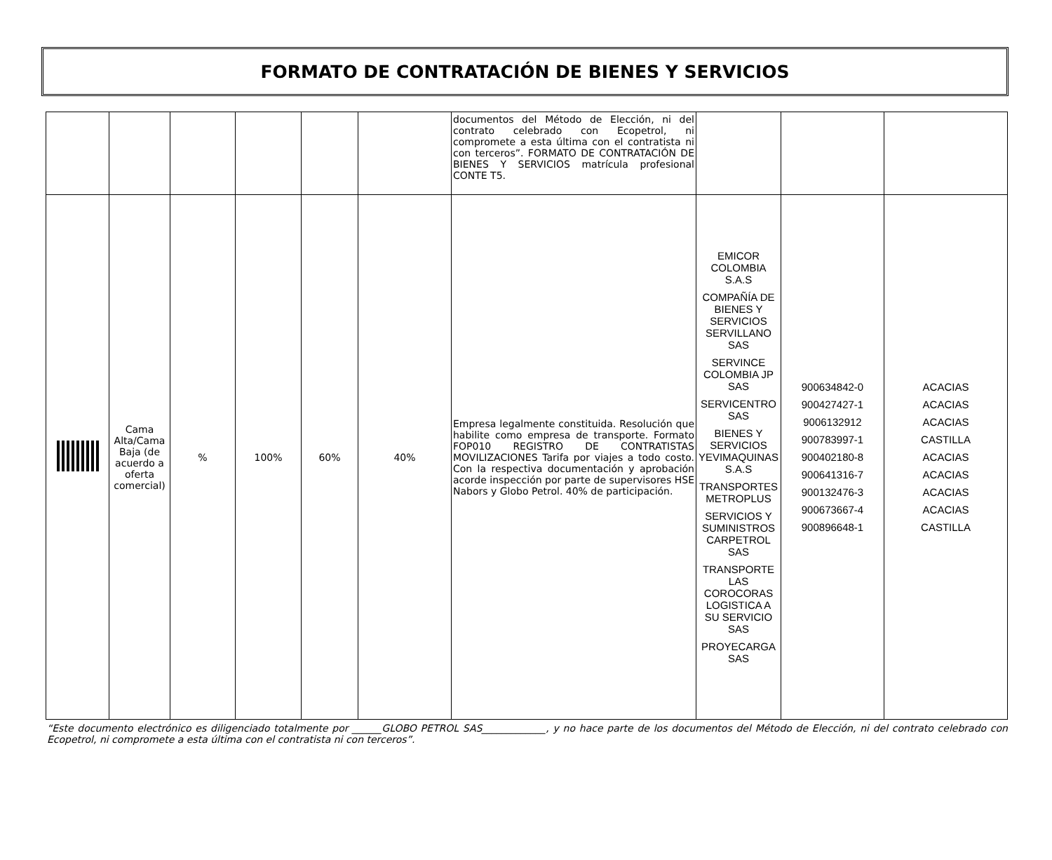FORMATO DE CONTRATACIÓN DE BIENES Y SERVICIOS
| | | | | | | documentos del Método de Elección, ni del contrato celebrado con Ecopetrol, ni compromete a esta última con el contratista ni con terceros”. FORMATO DE CONTRATACIÓN DE BIENES Y SERVICIOS matrícula profesional CONTE T5. | | | |
| | Cama Alta/Cama Baja (de acuerdo a oferta comercial) | % | 100% | 60% | 40% | Empresa legalmente constituida. Resolución que habilite como empresa de transporte. Formato FOP010 REGISTRO DE CONTRATISTAS MOVILIZACIONES Tarifa por viajes a todo costo. Con la respectiva documentación y aprobación acorde inspección por parte de supervisores HSE Nabors y Globo Petrol. 40% de participación. | EMICOR COLOMBIA S.A.S COMPAÑÍA DE BIENES Y SERVICIOS SERVILLANO SAS SERVINCE COLOMBIA JP SAS SERVICENTRO SAS BIENES Y SERVICIOS YEVIMAQUINAS S.A.S TRANSPORTES METROPLUS SERVICIOS Y SUMINISTROS CARPETROL SAS TRANSPORTE LAS COROCORAS LOGISTICA A SU SERVICIO SAS PROYECARGA SAS | 900634842-0 900427427-1 9006132912 900783997-1 900402180-8 900641316-7 900132476-3 900673667-4 900896648-1 | ACACIAS ACACIAS ACACIAS CASTILLA ACACIAS ACACIAS ACACIAS ACACIAS CASTILLA |
“Este documento electrónico es diligenciado totalmente por ______GLOBO PETROL SAS_____________, y no hace parte de los documentos del Método de Elección, ni del contrato celebrado con Ecopetrol, ni compromete a esta última con el contratista ni con terceros”.